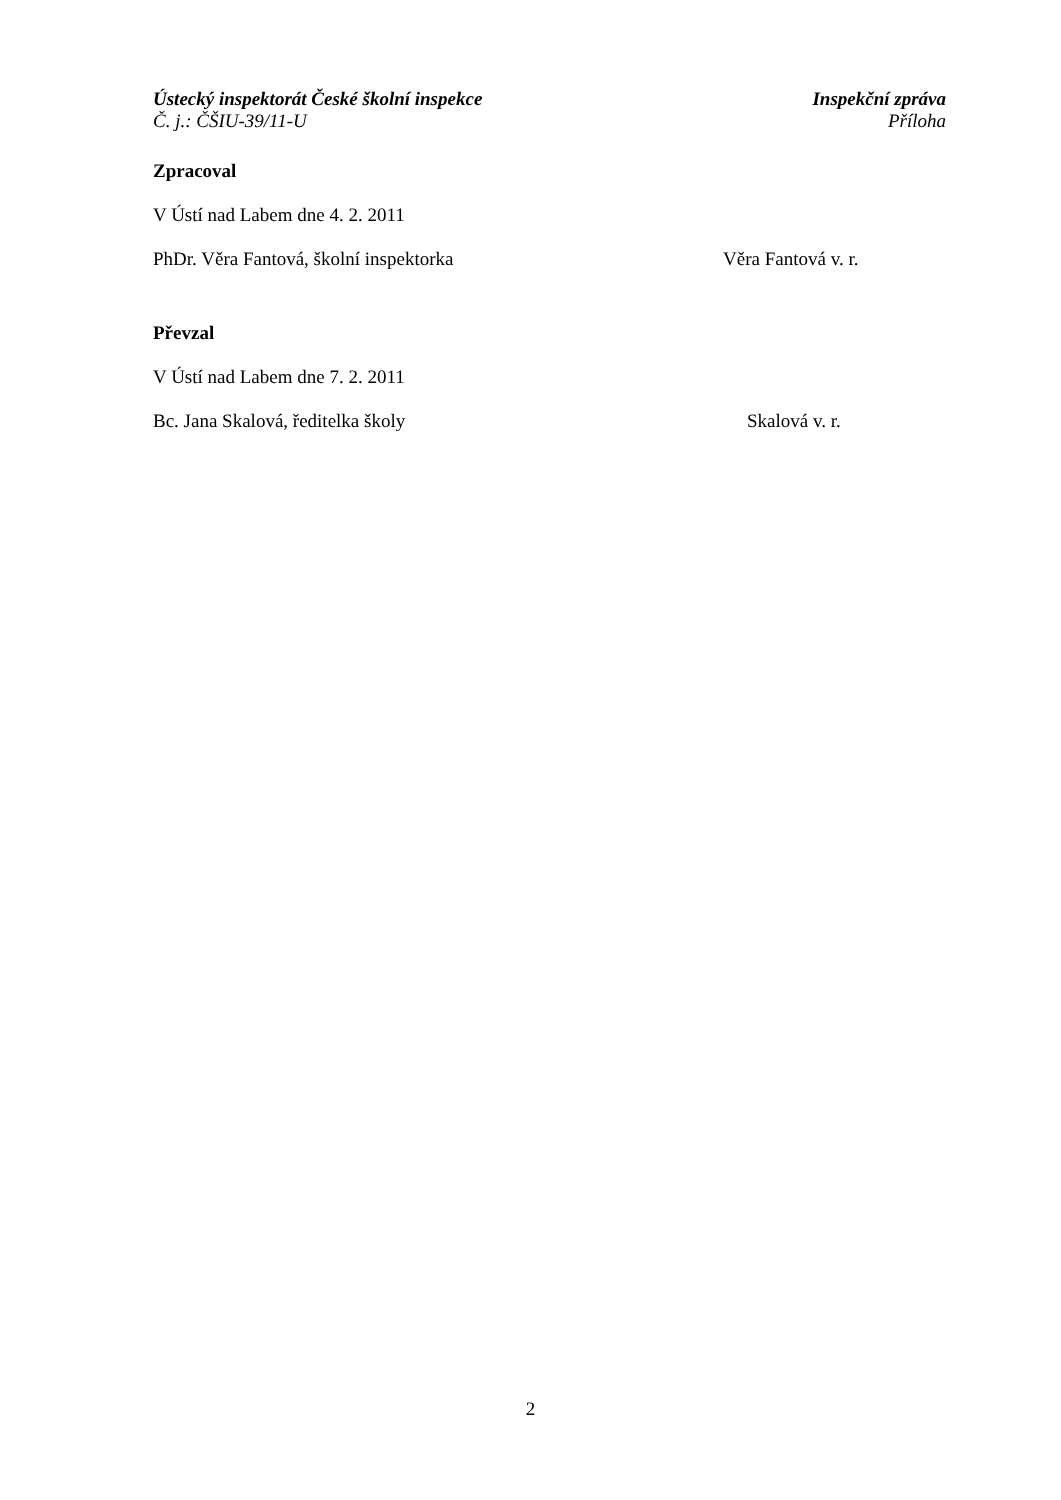Ústecký inspektorát České školní inspekce Inspekční zpráva
Č. j.: ČŠIU-39/11-U Příloha
Zpracoval
V Ústí nad Labem dne 4. 2. 2011
PhDr. Věra Fantová, školní inspektorka Věra Fantová v. r.
Převzal
V Ústí nad Labem dne 7. 2. 2011
Bc. Jana Skalová, ředitelka školy Skalová v. r.
2